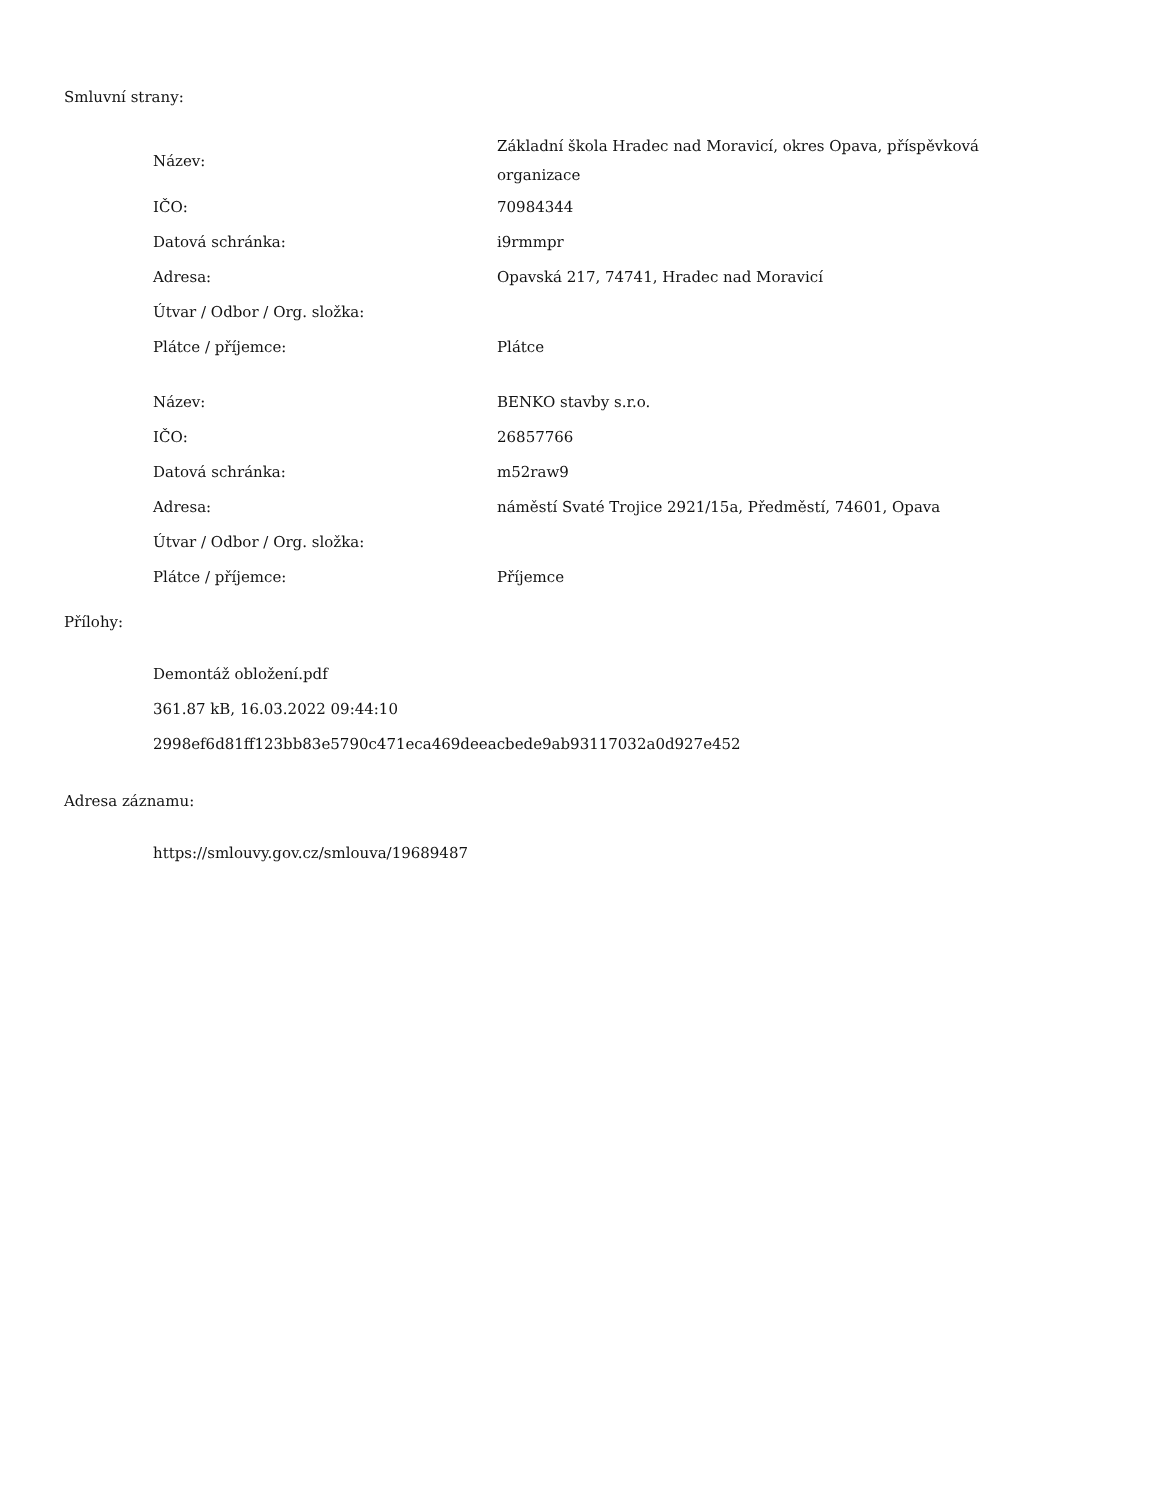Smluvní strany:
| Název: | Základní škola Hradec nad Moravicí, okres Opava, příspěvková organizace |
| IČO: | 70984344 |
| Datová schránka: | i9rmmpr |
| Adresa: | Opavská 217, 74741, Hradec nad Moravicí |
| Útvar / Odbor / Org. složka: | |
| Plátce / příjemce: | Plátce |
| Název: | BENKO stavby s.r.o. |
| IČO: | 26857766 |
| Datová schránka: | m52raw9 |
| Adresa: | náměstí Svaté Trojice 2921/15a, Předměstí, 74601, Opava |
| Útvar / Odbor / Org. složka: | |
| Plátce / příjemce: | Příjemce |
Přílohy:
Demontáž obložení.pdf
361.87 kB, 16.03.2022 09:44:10
2998ef6d81ff123bb83e5790c471eca469deeacbede9ab93117032a0d927e452
Adresa záznamu:
https://smlouvy.gov.cz/smlouva/19689487